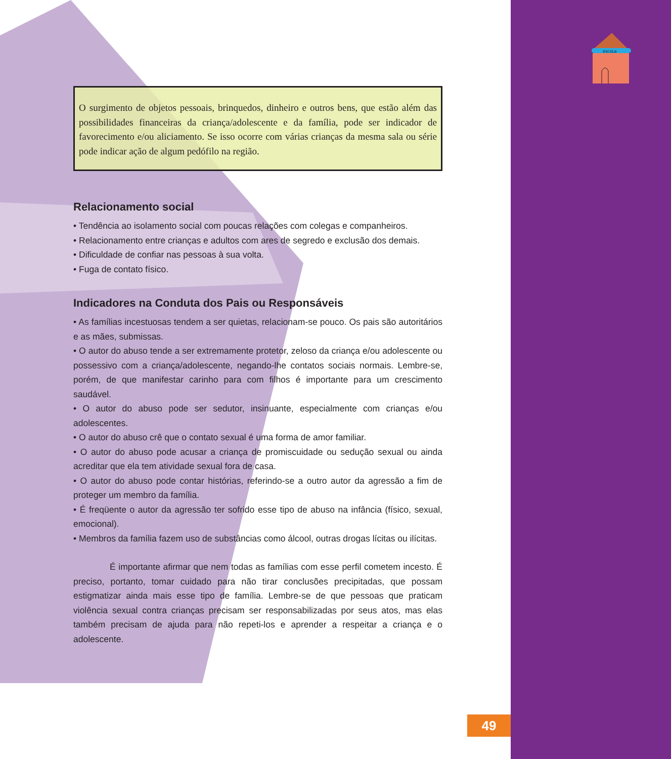escoLa
O surgimento de objetos pessoais, brinquedos, dinheiro e outros bens, que estão além das possibilidades financeiras da criança/adolescente e da família, pode ser indicador de favorecimento e/ou aliciamento. Se isso ocorre com várias crianças da mesma sala ou série pode indicar ação de algum pedófilo na região.
Relacionamento social
• Tendência ao isolamento social com poucas relações com colegas e companheiros.
• Relacionamento entre crianças e adultos com ares de segredo e exclusão dos demais.
• Dificuldade de confiar nas pessoas à sua volta.
• Fuga de contato físico.
Indicadores na Conduta dos Pais ou Responsáveis
• As famílias incestuosas tendem a ser quietas, relacionam-se pouco. Os pais são autoritários e as mães, submissas.
• O autor do abuso tende a ser extremamente protetor, zeloso da criança e/ou adolescente ou possessivo com a criança/adolescente, negando-lhe contatos sociais normais. Lembre-se, porém, de que manifestar carinho para com filhos é importante para um crescimento saudável.
• O autor do abuso pode ser sedutor, insinuante, especialmente com crianças e/ou adolescentes.
• O autor do abuso crê que o contato sexual é uma forma de amor familiar.
• O autor do abuso pode acusar a criança de promiscuidade ou sedução sexual ou ainda acreditar que ela tem atividade sexual fora de casa.
• O autor do abuso pode contar histórias, referindo-se a outro autor da agressão a fim de proteger um membro da família.
• É freqüente o autor da agressão ter sofrido esse tipo de abuso na infância (físico, sexual, emocional).
• Membros da família fazem uso de substâncias como álcool, outras drogas lícitas ou ilícitas.
É importante afirmar que nem todas as famílias com esse perfil cometem incesto. É preciso, portanto, tomar cuidado para não tirar conclusões precipitadas, que possam estigmatizar ainda mais esse tipo de família. Lembre-se de que pessoas que praticam violência sexual contra crianças precisam ser responsabilizadas por seus atos, mas elas também precisam de ajuda para não repeti-los e aprender a respeitar a criança e o adolescente.
49